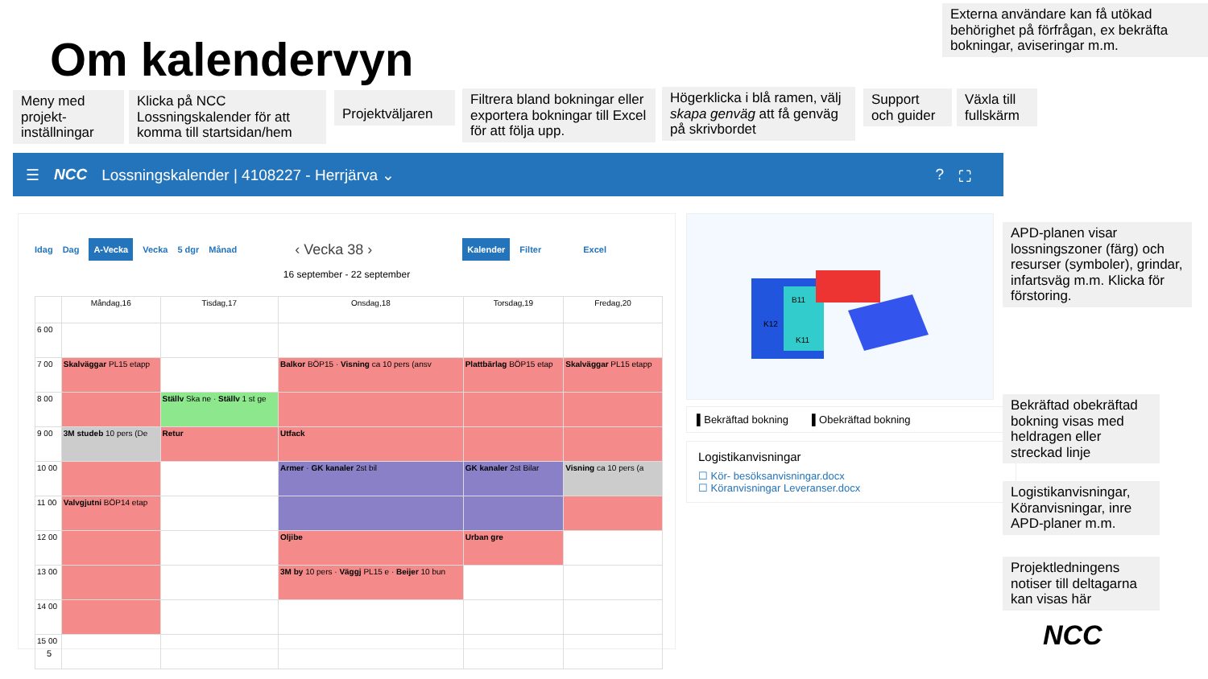Externa användare kan få utökad behörighet på förfrågan, ex bekräfta bokningar, aviseringar m.m.
Om kalendervyn
Meny med projekt-inställningar
Klicka på NCC Lossningskalender för att komma till startsidan/hem
Projektväljaren
Filtrera bland bokningar eller exportera bokningar till Excel för att följa upp.
Högerklicka i blå ramen, välj skapa genväg att få genväg på skrivbordet
Support och guider
Växla till fullskärm
☰ NCC Lossningskalender | 4108227 - Herrjärva ⌄? ⛶
Idag Dag A-Vecka Vecka 5 dgr Månad ‹ Vecka 38 › Kalender Filter Excel
16 september - 22 september
| | Måndag,16 | Tisdag,17 | Onsdag,18 | Torsdag,19 | Fredag,20 |
| --- | --- | --- | --- | --- | --- |
| 6 00 | | | | | |
| 7 00 | Skalväggar PL15 etapp | | Balkor BÖP15 · Visning ca 10 pers (ansv | Plattbärlag BÖP15 etap | Skalväggar PL15 etapp |
| 8 00 | | Ställv Ska ne · Ställv 1 st ge | | | |
| 9 00 | 3M studeb 10 pers (De | Retur | Utfack | | |
| 10 00 | | | Armer · GK kanaler 2st bil | GK kanaler 2st Bilar | Visning ca 10 pers (a |
| 11 00 | Valvgjutni BÖP14 etap | | | | |
| 12 00 | | | Oljibe | Urban gre | |
| 13 00 | | | 3M by 10 pers · Väggj PL15 e · Beijer 10 bun | | |
| 14 00 | | | | | |
| 15 00 | | | | | |
B11
K12
K11
▌Bekräftad bokning ▌Obekräftad bokning
Logistikanvisningar
☐ Kör- besöksanvisningar.docx
☐ Köranvisningar Leveranser.docx
APD-planen visar lossningszoner (färg) och resurser (symboler), grindar, infartsväg m.m. Klicka för förstoring.
Bekräftad obekräftad bokning visas med heldragen eller streckad linje
Logistikanvisningar, Köranvisningar, inre APD-planer m.m.
Projektledningens notiser till deltagarna kan visas här
NCC
5